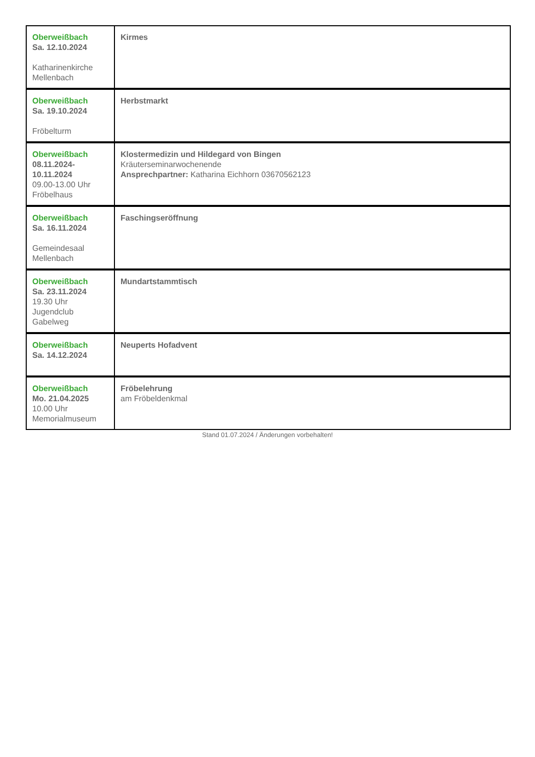| Oberweißbach Sa. 12.10.2024 Katharinenkirche Mellenbach | Kirmes |
| Oberweißbach Sa. 19.10.2024 Fröbelturm | Herbstmarkt |
| Oberweißbach 08.11.2024- 10.11.2024 09.00-13.00 Uhr Fröbelhaus | Klostermedizin und Hildegard von Bingen Kräuterseminarwochenende Ansprechpartner: Katharina Eichhorn 03670562123 |
| Oberweißbach Sa. 16.11.2024 Gemeindesaal Mellenbach | Faschingseröffnung |
| Oberweißbach Sa. 23.11.2024 19.30 Uhr Jugendclub Gabelweg | Mundartstammtisch |
| Oberweißbach Sa. 14.12.2024 | Neuperts Hofadvent |
| Oberweißbach Mo. 21.04.2025 10.00 Uhr Memorialmuseum | Fröbelehrung am Fröbeldenkmal |
Stand 01.07.2024 / Änderungen vorbehalten!